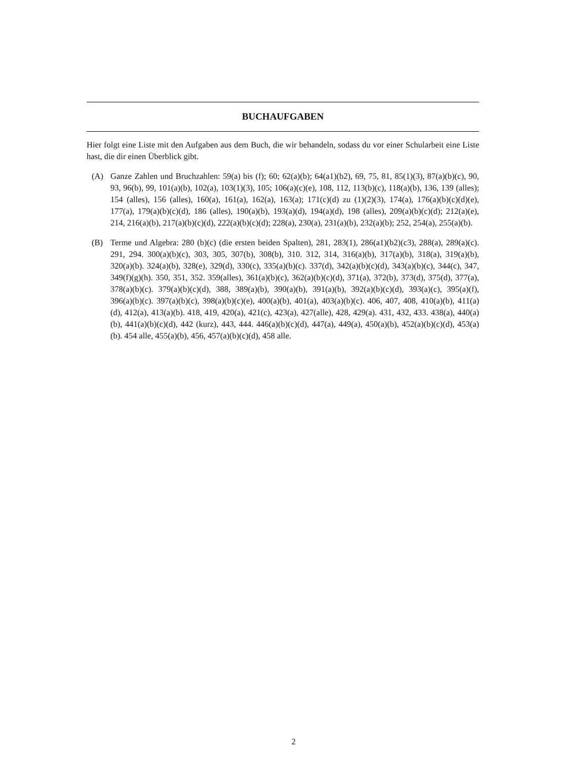BUCHAUFGABEN
Hier folgt eine Liste mit den Aufgaben aus dem Buch, die wir behandeln, sodass du vor einer Schularbeit eine Liste hast, die dir einen Überblick gibt.
(A) Ganze Zahlen und Bruchzahlen: 59(a) bis (f); 60; 62(a)(b); 64(a1)(b2), 69, 75, 81, 85(1)(3), 87(a)(b)(c), 90, 93, 96(b), 99, 101(a)(b), 102(a), 103(1)(3), 105; 106(a)(c)(e), 108, 112, 113(b)(c), 118(a)(b), 136, 139 (alles); 154 (alles), 156 (alles), 160(a), 161(a), 162(a), 163(a); 171(c)(d) zu (1)(2)(3), 174(a), 176(a)(b)(c)(d)(e), 177(a), 179(a)(b)(c)(d), 186 (alles), 190(a)(b), 193(a)(d), 194(a)(d), 198 (alles), 209(a)(b)(c)(d); 212(a)(e), 214, 216(a)(b), 217(a)(b)(c)(d), 222(a)(b)(c)(d); 228(a), 230(a), 231(a)(b), 232(a)(b); 252, 254(a), 255(a)(b).
(B) Terme und Algebra: 280 (b)(c) (die ersten beiden Spalten), 281, 283(1), 286(a1)(b2)(c3), 288(a), 289(a)(c). 291, 294. 300(a)(b)(c), 303, 305, 307(b), 308(b), 310. 312, 314, 316(a)(b), 317(a)(b), 318(a), 319(a)(b), 320(a)(b). 324(a)(b), 328(e), 329(d), 330(c), 335(a)(b)(c). 337(d), 342(a)(b)(c)(d), 343(a)(b)(c), 344(c), 347, 349(f)(g)(h). 350, 351, 352. 359(alles), 361(a)(b)(c), 362(a)(b)(c)(d), 371(a), 372(b), 373(d), 375(d), 377(a), 378(a)(b)(c). 379(a)(b)(c)(d), 388, 389(a)(b), 390(a)(b), 391(a)(b), 392(a)(b)(c)(d), 393(a)(c), 395(a)(f), 396(a)(b)(c). 397(a)(b)(c), 398(a)(b)(c)(e), 400(a)(b), 401(a), 403(a)(b)(c). 406, 407, 408, 410(a)(b), 411(a)(d), 412(a), 413(a)(b). 418, 419, 420(a), 421(c), 423(a), 427(alle), 428, 429(a). 431, 432, 433. 438(a), 440(a)(b), 441(a)(b)(c)(d), 442 (kurz), 443, 444. 446(a)(b)(c)(d), 447(a), 449(a), 450(a)(b), 452(a)(b)(c)(d), 453(a)(b). 454 alle, 455(a)(b), 456, 457(a)(b)(c)(d), 458 alle.
2